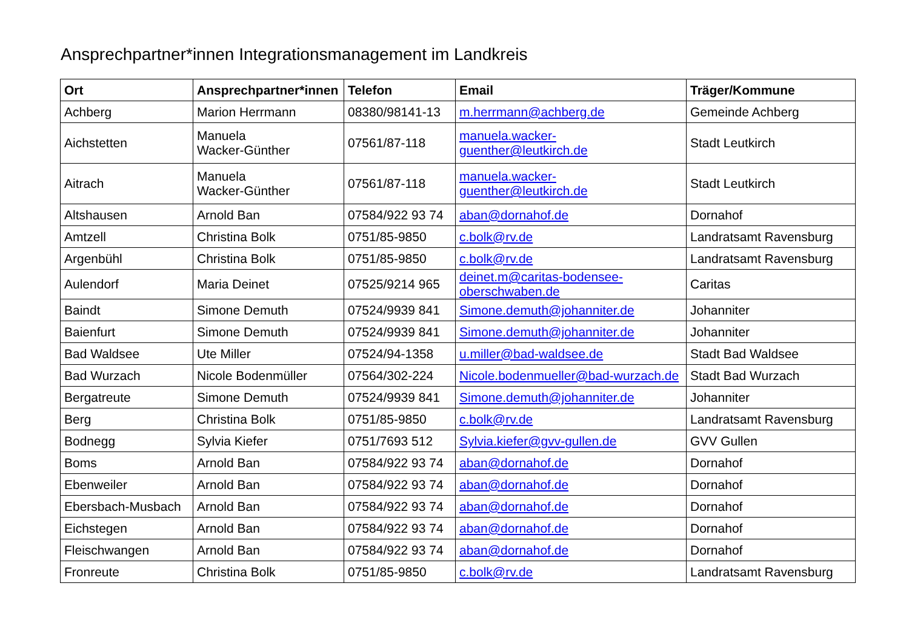Ansprechpartner*innen Integrationsmanagement im Landkreis
| Ort | Ansprechpartner*innen | Telefon | Email | Träger/Kommune |
| --- | --- | --- | --- | --- |
| Achberg | Marion Herrmann | 08380/98141-13 | m.herrmann@achberg.de | Gemeinde Achberg |
| Aichstetten | Manuela Wacker-Günther | 07561/87-118 | manuela.wacker- guenther@leutkirch.de | Stadt Leutkirch |
| Aitrach | Manuela Wacker-Günther | 07561/87-118 | manuela.wacker- guenther@leutkirch.de | Stadt Leutkirch |
| Altshausen | Arnold Ban | 07584/922 93 74 | aban@dornahof.de | Dornahof |
| Amtzell | Christina Bolk | 0751/85-9850 | c.bolk@rv.de | Landratsamt Ravensburg |
| Argenbühl | Christina Bolk | 0751/85-9850 | c.bolk@rv.de | Landratsamt Ravensburg |
| Aulendorf | Maria Deinet | 07525/9214 965 | deinet.m@caritas-bodensee- oberschwaben.de | Caritas |
| Baindt | Simone Demuth | 07524/9939 841 | Simone.demuth@johanniter.de | Johanniter |
| Baienfurt | Simone Demuth | 07524/9939 841 | Simone.demuth@johanniter.de | Johanniter |
| Bad Waldsee | Ute Miller | 07524/94-1358 | u.miller@bad-waldsee.de | Stadt Bad Waldsee |
| Bad Wurzach | Nicole Bodenmüller | 07564/302-224 | Nicole.bodenmueller@bad-wurzach.de | Stadt Bad Wurzach |
| Bergatreute | Simone Demuth | 07524/9939 841 | Simone.demuth@johanniter.de | Johanniter |
| Berg | Christina Bolk | 0751/85-9850 | c.bolk@rv.de | Landratsamt Ravensburg |
| Bodnegg | Sylvia Kiefer | 0751/7693 512 | Sylvia.kiefer@gvv-gullen.de | GVV Gullen |
| Boms | Arnold Ban | 07584/922 93 74 | aban@dornahof.de | Dornahof |
| Ebenweiler | Arnold Ban | 07584/922 93 74 | aban@dornahof.de | Dornahof |
| Ebersbach-Musbach | Arnold Ban | 07584/922 93 74 | aban@dornahof.de | Dornahof |
| Eichstegen | Arnold Ban | 07584/922 93 74 | aban@dornahof.de | Dornahof |
| Fleischwangen | Arnold Ban | 07584/922 93 74 | aban@dornahof.de | Dornahof |
| Fronreute | Christina Bolk | 0751/85-9850 | c.bolk@rv.de | Landratsamt Ravensburg |